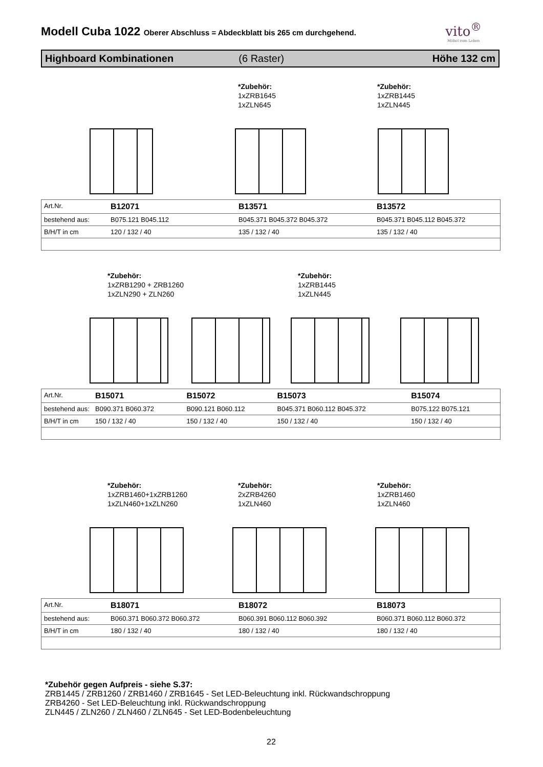vito<sup>®</sup>
Möbel zum Leben
Modell Cuba 1022 Oberer Abschluss = Abdeckblatt bis 265 cm durchgehend.
Highboard Kombinationen (6 Raster) Höhe 132 cm
*Zubehör:
1xZRB1645
1xZLN645
*Zubehör:
1xZRB1445
1xZLN445
| Art.Nr. | B12071 | B13571 | B13572 |
| bestehend aus: | B075.121 B045.112 | B045.371 B045.372 B045.372 | B045.371 B045.112 B045.372 |
| B/H/T in cm | 120 / 132 / 40 | 135 / 132 / 40 | 135 / 132 / 40 |
*Zubehör:
1xZRB1290 + ZRB1260
1xZLN290 + ZLN260
*Zubehör:
1xZRB1445
1xZLN445
| Art.Nr. | B15071 | B15072 | B15073 | B15074 |
| bestehend aus: | B090.371 B060.372 | B090.121 B060.112 | B045.371 B060.112 B045.372 | B075.122 B075.121 |
| B/H/T in cm | 150 / 132 / 40 | 150 / 132 / 40 | 150 / 132 / 40 | 150 / 132 / 40 |
*Zubehör:
1xZRB1460+1xZRB1260
1xZLN460+1xZLN260
*Zubehör:
2xZRB4260
1xZLN460
*Zubehör:
1xZRB1460
1xZLN460
| Art.Nr. | B18071 | B18072 | B18073 |
| bestehend aus: | B060.371 B060.372 B060.372 | B060.391 B060.112 B060.392 | B060.371 B060.112 B060.372 |
| B/H/T in cm | 180 / 132 / 40 | 180 / 132 / 40 | 180 / 132 / 40 |
*Zubehör gegen Aufpreis - siehe S.37:
ZRB1445 / ZRB1260 / ZRB1460 / ZRB1645 - Set LED-Beleuchtung inkl. Rückwandschroppung
ZRB4260 - Set LED-Beleuchtung inkl. Rückwandschroppung
ZLN445 / ZLN260 / ZLN460 / ZLN645 - Set LED-Bodenbeleuchtung
22